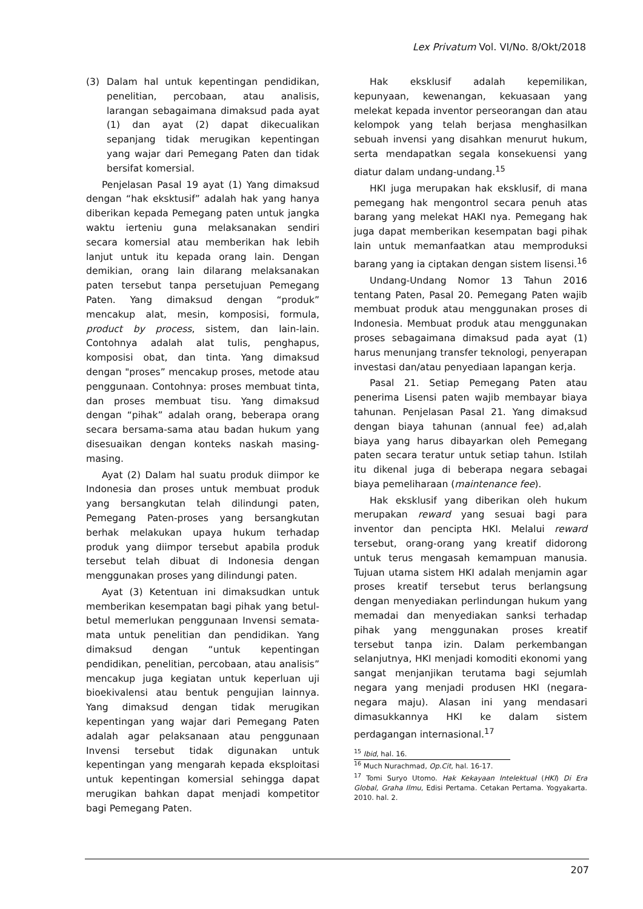Lex Privatum Vol. VI/No. 8/Okt/2018
(3) Dalam hal untuk kepentingan pendidikan, penelitian, percobaan, atau analisis, larangan sebagaimana dimaksud pada ayat (1) dan ayat (2) dapat dikecualikan sepanjang tidak merugikan kepentingan yang wajar dari Pemegang Paten dan tidak bersifat komersial.
Penjelasan Pasal 19 ayat (1) Yang dimaksud dengan “hak eksktusif” adalah hak yang hanya diberikan kepada Pemegang paten untuk jangka waktu ierteniu guna melaksanakan sendiri secara komersial atau memberikan hak lebih lanjut untuk itu kepada orang lain. Dengan demikian, orang lain dilarang melaksanakan paten tersebut tanpa persetujuan Pemegang Paten. Yang dimaksud dengan “produk” mencakup alat, mesin, komposisi, formula, product by process, sistem, dan lain-lain. Contohnya adalah alat tulis, penghapus, komposisi obat, dan tinta. Yang dimaksud dengan "proses” mencakup proses, metode atau penggunaan. Contohnya: proses membuat tinta, dan proses membuat tisu. Yang dimaksud dengan “pihak” adalah orang, beberapa orang secara bersama-sama atau badan hukum yang disesuaikan dengan konteks naskah masing-masing.
Ayat (2) Dalam hal suatu produk diimpor ke Indonesia dan proses untuk membuat produk yang bersangkutan telah dilindungi paten, Pemegang Paten-proses yang bersangkutan berhak melakukan upaya hukum terhadap produk yang diimpor tersebut apabila produk tersebut telah dibuat di Indonesia dengan menggunakan proses yang dilindungi paten.
Ayat (3) Ketentuan ini dimaksudkan untuk memberikan kesempatan bagi pihak yang betul-betul memerlukan penggunaan Invensi semata-mata untuk penelitian dan pendidikan. Yang dimaksud dengan “untuk kepentingan pendidikan, penelitian, percobaan, atau analisis” mencakup juga kegiatan untuk keperluan uji bioekivalensi atau bentuk pengujian lainnya. Yang dimaksud dengan tidak merugikan kepentingan yang wajar dari Pemegang Paten adalah agar pelaksanaan atau penggunaan Invensi tersebut tidak digunakan untuk kepentingan yang mengarah kepada eksploitasi untuk kepentingan komersial sehingga dapat merugikan bahkan dapat menjadi kompetitor bagi Pemegang Paten.
Hak eksklusif adalah kepemilikan, kepunyaan, kewenangan, kekuasaan yang melekat kepada inventor perseorangan dan atau kelompok yang telah berjasa menghasilkan sebuah invensi yang disahkan menurut hukum, serta mendapatkan segala konsekuensi yang diatur dalam undang-undang.<sup>15</sup>
HKI juga merupakan hak eksklusif, di mana pemegang hak mengontrol secara penuh atas barang yang melekat HAKI nya. Pemegang hak juga dapat memberikan kesempatan bagi pihak lain untuk memanfaatkan atau memproduksi barang yang ia ciptakan dengan sistem lisensi.<sup>16</sup>
Undang-Undang Nomor 13 Tahun 2016 tentang Paten, Pasal 20. Pemegang Paten wajib membuat produk atau menggunakan proses di Indonesia. Membuat produk atau menggunakan proses sebagaimana dimaksud pada ayat (1) harus menunjang transfer teknologi, penyerapan investasi dan/atau penyediaan lapangan kerja.
Pasal 21. Setiap Pemegang Paten atau penerima Lisensi paten wajib membayar biaya tahunan. Penjelasan Pasal 21. Yang dimaksud dengan biaya tahunan (annual fee) ad,alah biaya yang harus dibayarkan oleh Pemegang paten secara teratur untuk setiap tahun. Istilah itu dikenal juga di beberapa negara sebagai biaya pemeliharaan (maintenance fee).
Hak eksklusif yang diberikan oleh hukum merupakan reward yang sesuai bagi para inventor dan pencipta HKI. Melalui reward tersebut, orang-orang yang kreatif didorong untuk terus mengasah kemampuan manusia. Tujuan utama sistem HKI adalah menjamin agar proses kreatif tersebut terus berlangsung dengan menyediakan perlindungan hukum yang memadai dan menyediakan sanksi terhadap pihak yang menggunakan proses kreatif tersebut tanpa izin. Dalam perkembangan selanjutnya, HKI menjadi komoditi ekonomi yang sangat menjanjikan terutama bagi sejumlah negara yang menjadi produsen HKI (negara-negara maju). Alasan ini yang mendasari dimasukkannya HKI ke dalam sistem perdagangan internasional.<sup>17</sup>
<sup>15</sup> Ibid, hal. 16.
<sup>16</sup> Much Nurachmad, Op.Cit, hal. 16-17.
<sup>17</sup> Tomi Suryo Utomo. Hak Kekayaan Intelektual (HKI) Di Era Global, Graha Ilmu, Edisi Pertama. Cetakan Pertama. Yogyakarta. 2010. hal. 2.
207